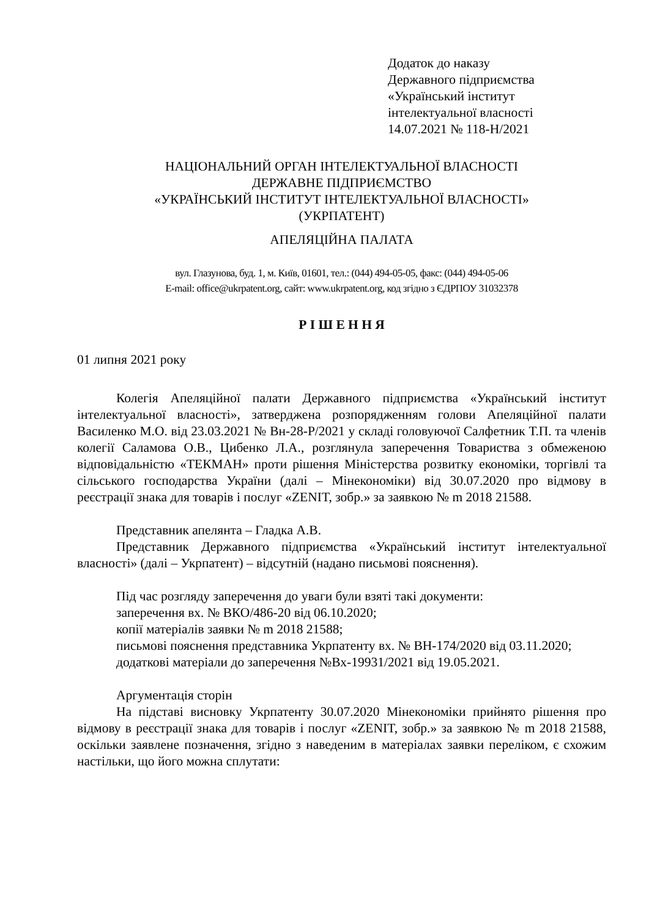Додаток до наказу
Державного підприємства
«Український інститут
інтелектуальної власності
14.07.2021 № 118-Н/2021
НАЦІОНАЛЬНИЙ ОРГАН ІНТЕЛЕКТУАЛЬНОЇ ВЛАСНОСТІ
ДЕРЖАВНЕ ПІДПРИЄМСТВО
«УКРАЇНСЬКИЙ ІНСТИТУТ ІНТЕЛЕКТУАЛЬНОЇ ВЛАСНОСТІ»
(УКРПАТЕНТ)
АПЕЛЯЦІЙНА ПАЛАТА
вул. Глазунова, буд. 1, м. Київ, 01601, тел.: (044) 494-05-05, факс: (044) 494-05-06
E-mail: office@ukrpatent.org, сайт: www.ukrpatent.org, код згідно з ЄДРПОУ 31032378
Р І Ш Е Н Н Я
01 липня 2021 року
Колегія Апеляційної палати Державного підприємства «Український інститут інтелектуальної власності», затверджена розпорядженням голови Апеляційної палати Василенко М.О. від 23.03.2021 № Вн-28-Р/2021 у складі головуючої Салфетник Т.П. та членів колегії Саламова О.В., Цибенко Л.А., розглянула заперечення Товариства з обмеженою відповідальністю «ТЕКМАН» проти рішення Міністерства розвитку економіки, торгівлі та сільського господарства України (далі – Мінекономіки) від 30.07.2020 про відмову в реєстрації знака для товарів і послуг «ZENIT, зобр.» за заявкою № m 2018 21588.
Представник апелянта – Гладка А.В.
Представник Державного підприємства «Український інститут інтелектуальної власності» (далі – Укрпатент) – відсутній (надано письмові пояснення).
Під час розгляду заперечення до уваги були взяті такі документи:
заперечення вх. № ВКО/486-20 від 06.10.2020;
копії матеріалів заявки № m 2018 21588;
письмові пояснення представника Укрпатенту вх. № ВН-174/2020 від 03.11.2020;
додаткові матеріали до заперечення №Вх-19931/2021 від 19.05.2021.
Аргументація сторін
На підставі висновку Укрпатенту 30.07.2020 Мінекономіки прийнято рішення про відмову в реєстрації знака для товарів і послуг «ZENIT, зобр.» за заявкою № m 2018 21588, оскільки заявлене позначення, згідно з наведеним в матеріалах заявки переліком, є схожим настільки, що його можна сплутати: